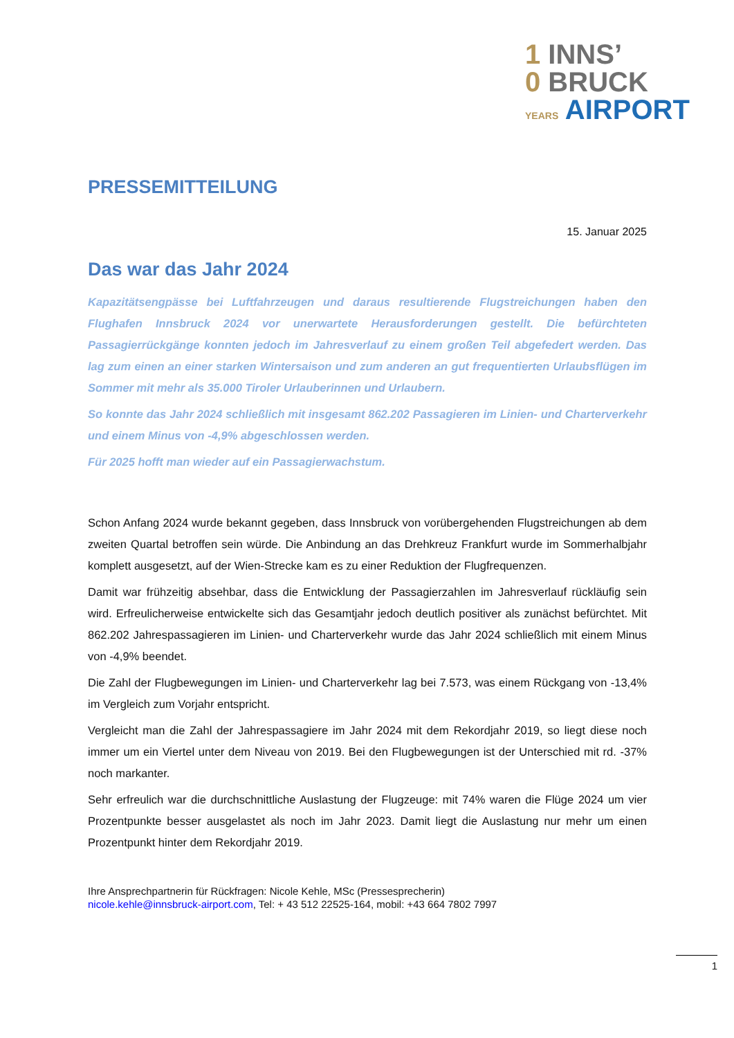1 INNS’
0 BRUCK
YEARS AIRPORT
PRESSEMITTEILUNG
15. Januar 2025
Das war das Jahr 2024
Kapazitätsengpässe bei Luftfahrzeugen und daraus resultierende Flugstreichungen haben den Flughafen Innsbruck 2024 vor unerwartete Herausforderungen gestellt. Die befürchteten Passagierrückgänge konnten jedoch im Jahresverlauf zu einem großen Teil abgefedert werden. Das lag zum einen an einer starken Wintersaison und zum anderen an gut frequentierten Urlaubsflügen im Sommer mit mehr als 35.000 Tiroler Urlauberinnen und Urlaubern.
So konnte das Jahr 2024 schließlich mit insgesamt 862.202 Passagieren im Linien- und Charterverkehr und einem Minus von -4,9% abgeschlossen werden.
Für 2025 hofft man wieder auf ein Passagierwachstum.
Schon Anfang 2024 wurde bekannt gegeben, dass Innsbruck von vorübergehenden Flugstreichungen ab dem zweiten Quartal betroffen sein würde. Die Anbindung an das Drehkreuz Frankfurt wurde im Sommerhalbjahr komplett ausgesetzt, auf der Wien-Strecke kam es zu einer Reduktion der Flugfrequenzen.
Damit war frühzeitig absehbar, dass die Entwicklung der Passagierzahlen im Jahresverlauf rückläufig sein wird. Erfreulicherweise entwickelte sich das Gesamtjahr jedoch deutlich positiver als zunächst befürchtet. Mit 862.202 Jahrespassagieren im Linien- und Charterverkehr wurde das Jahr 2024 schließlich mit einem Minus von -4,9% beendet.
Die Zahl der Flugbewegungen im Linien- und Charterverkehr lag bei 7.573, was einem Rückgang von -13,4% im Vergleich zum Vorjahr entspricht.
Vergleicht man die Zahl der Jahrespassagiere im Jahr 2024 mit dem Rekordjahr 2019, so liegt diese noch immer um ein Viertel unter dem Niveau von 2019. Bei den Flugbewegungen ist der Unterschied mit rd. -37% noch markanter.
Sehr erfreulich war die durchschnittliche Auslastung der Flugzeuge: mit 74% waren die Flüge 2024 um vier Prozentpunkte besser ausgelastet als noch im Jahr 2023. Damit liegt die Auslastung nur mehr um einen Prozentpunkt hinter dem Rekordjahr 2019.
Ihre Ansprechpartnerin für Rückfragen: Nicole Kehle, MSc (Pressesprecherin)
nicole.kehle@innsbruck-airport.com, Tel: + 43 512 22525-164, mobil: +43 664 7802 7997
1